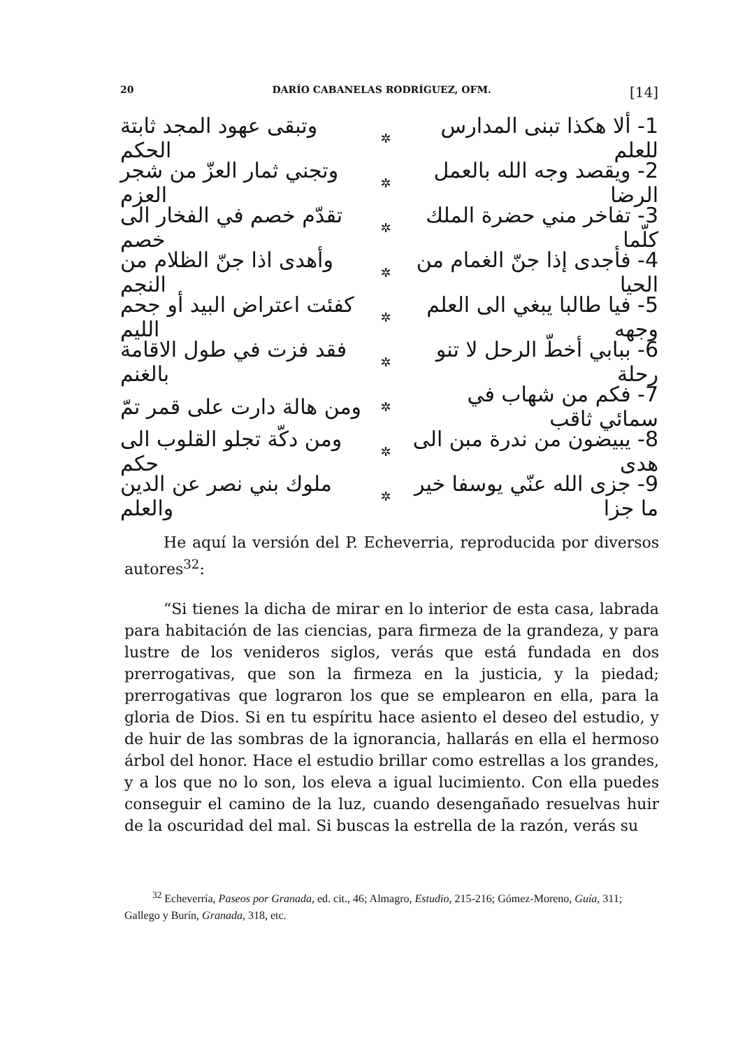20 DARÍO CABANELAS RODRÍGUEZ, OFM. [14]
1- ألا هكذا تبنى المدارس للعلم ✲ وتبقى عهود المجد ثابتة الحكم
2- ويقصد وجه الله بالعمل الرضا ✲ وتجني ثمار العزّ من شجر العزم
3- تفاخر مني حضرة الملك كلّما ✲ تقدّم خصم في الفخار الى خصم
4- فأجدى إذا جنّ الغمام من الحيا ✲ وأهدى اذا جنّ الظلام من النجم
5- فيا طالبا يبغي الى العلم وجهه ✲ كفئت اعتراض البيد أو جحم الليم
6- ببابي أخطّ الرحل لا تنو رحلة ✲ فقد فزت في طول الاقامة بالغنم
7- فكم من شهاب في سمائي ثاقب ✲ ومن هالة دارت على قمر تمّ
8- يبيضون من ندرة مبن الى هدى ✲ ومن دكّة تجلو القلوب الى حكم
9- جزى الله عنّي يوسفا خير ما جزا ✲ ملوك بني نصر عن الدين والعلم
He aquí la versión del P. Echeverria, reproducida por diversos autores<sup>32</sup>:
“Si tienes la dicha de mirar en lo interior de esta casa, labrada para habitación de las ciencias, para firmeza de la grandeza, y para lustre de los venideros siglos, verás que está fundada en dos prerrogativas, que son la firmeza en la justicia, y la piedad; prerrogativas que lograron los que se emplearon en ella, para la gloria de Dios. Si en tu espíritu hace asiento el deseo del estudio, y de huir de las sombras de la ignorancia, hallarás en ella el hermoso árbol del honor. Hace el estudio brillar como estrellas a los grandes, y a los que no lo son, los eleva a igual lucimiento. Con ella puedes conseguir el camino de la luz, cuando desengañado resuelvas huir de la oscuridad del mal. Si buscas la estrella de la razón, verás su
<sup>32</sup> Echeverría, Paseos por Granada, ed. cit., 46; Almagro, Estudio, 215-216; Gómez-Moreno, Guía, 311; Gallego y Burín, Granada, 318, etc.